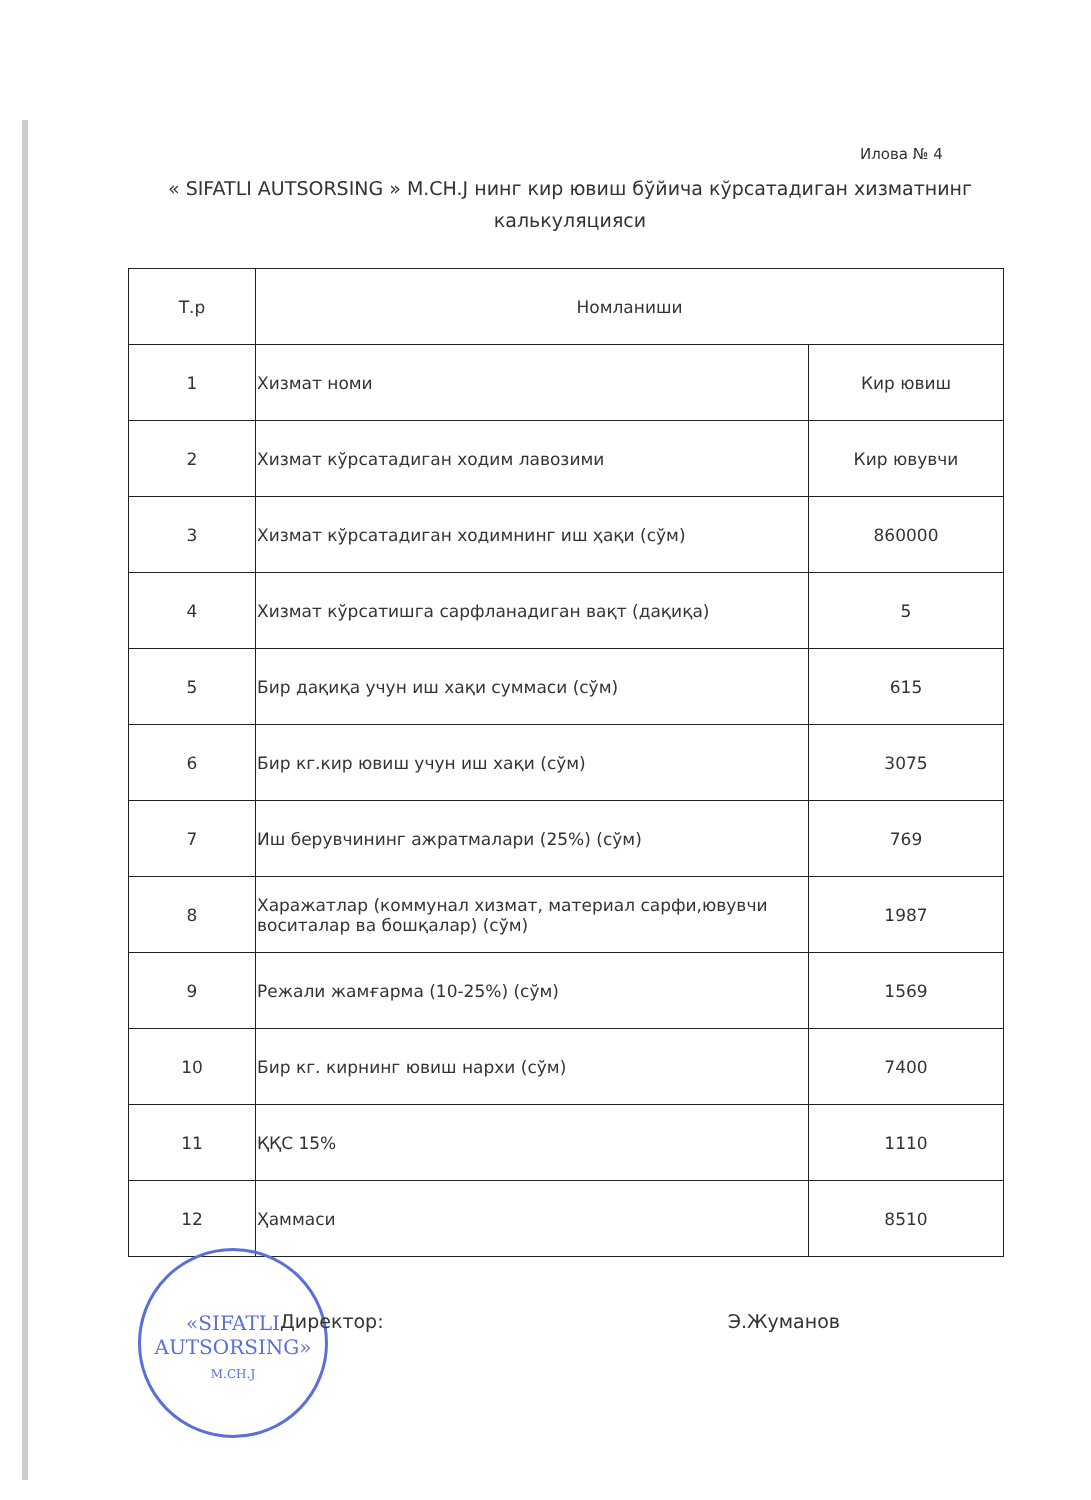Илова № 4
« SIFATLI AUTSORSING » M.CH.J нинг кир ювиш бўйича кўрсатадиган хизматнинг калькуляцияси
| Т.р | Номланиши | |
| --- | --- | --- |
| 1 | Хизмат номи | Кир ювиш |
| 2 | Хизмат кўрсатадиган ходим лавозими | Кир ювувчи |
| 3 | Хизмат кўрсатадиган ходимнинг иш ҳақи (сўм) | 860000 |
| 4 | Хизмат кўрсатишга сарфланадиган вақт (дақиқа) | 5 |
| 5 | Бир дақиқа учун иш хақи суммаси (сўм) | 615 |
| 6 | Бир кг.кир ювиш учун иш хақи (сўм) | 3075 |
| 7 | Иш берувчининг ажратмалари (25%) (сўм) | 769 |
| 8 | Харажатлар (коммунал хизмат, материал сарфи,ювувчи воситалар ва бошқалар) (сўм) | 1987 |
| 9 | Режали жамғарма (10-25%) (сўм) | 1569 |
| 10 | Бир кг. кирнинг ювиш нархи (сўм) | 7400 |
| 11 | ҚҚС 15% | 1110 |
| 12 | Ҳаммаси | 8510 |
«SIFATLI
AUTSORSING»
M.CH.J
Директор: Э.Жуманов